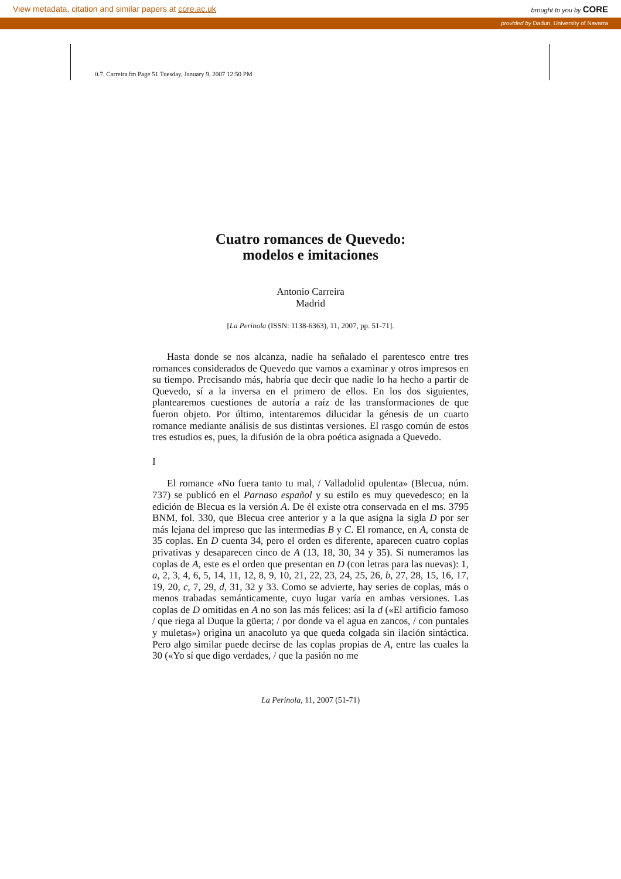View metadata, citation and similar papers at core.ac.uk brought to you by CORE
provided by Dadun, University of Navarra
0.7. Carreira.fm Page 51 Tuesday, January 9, 2007 12:50 PM
Cuatro romances de Quevedo:
modelos e imitaciones
Antonio Carreira
Madrid
[La Perinola (ISSN: 1138-6363), 11, 2007, pp. 51-71].
Hasta donde se nos alcanza, nadie ha señalado el parentesco entre tres romances considerados de Quevedo que vamos a examinar y otros impresos en su tiempo. Precisando más, habría que decir que nadie lo ha hecho a partir de Quevedo, sí a la inversa en el primero de ellos. En los dos siguientes, plantearemos cuestiones de autoría a raíz de las transformaciones de que fueron objeto. Por último, intentaremos dilucidar la génesis de un cuarto romance mediante análisis de sus distintas versiones. El rasgo común de estos tres estudios es, pues, la difusión de la obra poética asignada a Quevedo.
I
El romance «No fuera tanto tu mal, / Valladolid opulenta» (Blecua, núm. 737) se publicó en el Parnaso español y su estilo es muy quevedesco; en la edición de Blecua es la versión A. De él existe otra conservada en el ms. 3795 BNM, fol. 330, que Blecua cree anterior y a la que asigna la sigla D por ser más lejana del impreso que las intermedias B y C. El romance, en A, consta de 35 coplas. En D cuenta 34, pero el orden es diferente, aparecen cuatro coplas privativas y desaparecen cinco de A (13, 18, 30, 34 y 35). Si numeramos las coplas de A, este es el orden que presentan en D (con letras para las nuevas): 1, a, 2, 3, 4, 6, 5, 14, 11, 12, 8, 9, 10, 21, 22, 23, 24, 25, 26, b, 27, 28, 15, 16, 17, 19, 20, c, 7, 29, d, 31, 32 y 33. Como se advierte, hay series de coplas, más o menos trabadas semánticamente, cuyo lugar varía en ambas versiones. Las coplas de D omitidas en A no son las más felices: así la d («El artificio famoso / que riega al Duque la güerta; / por donde va el agua en zancos, / con puntales y muletas») origina un anacoluto ya que queda colgada sin ilación sintáctica. Pero algo similar puede decirse de las coplas propias de A, entre las cuales la 30 («Yo sí que digo verdades, / que la pasión no me
La Perinola, 11, 2007 (51-71)